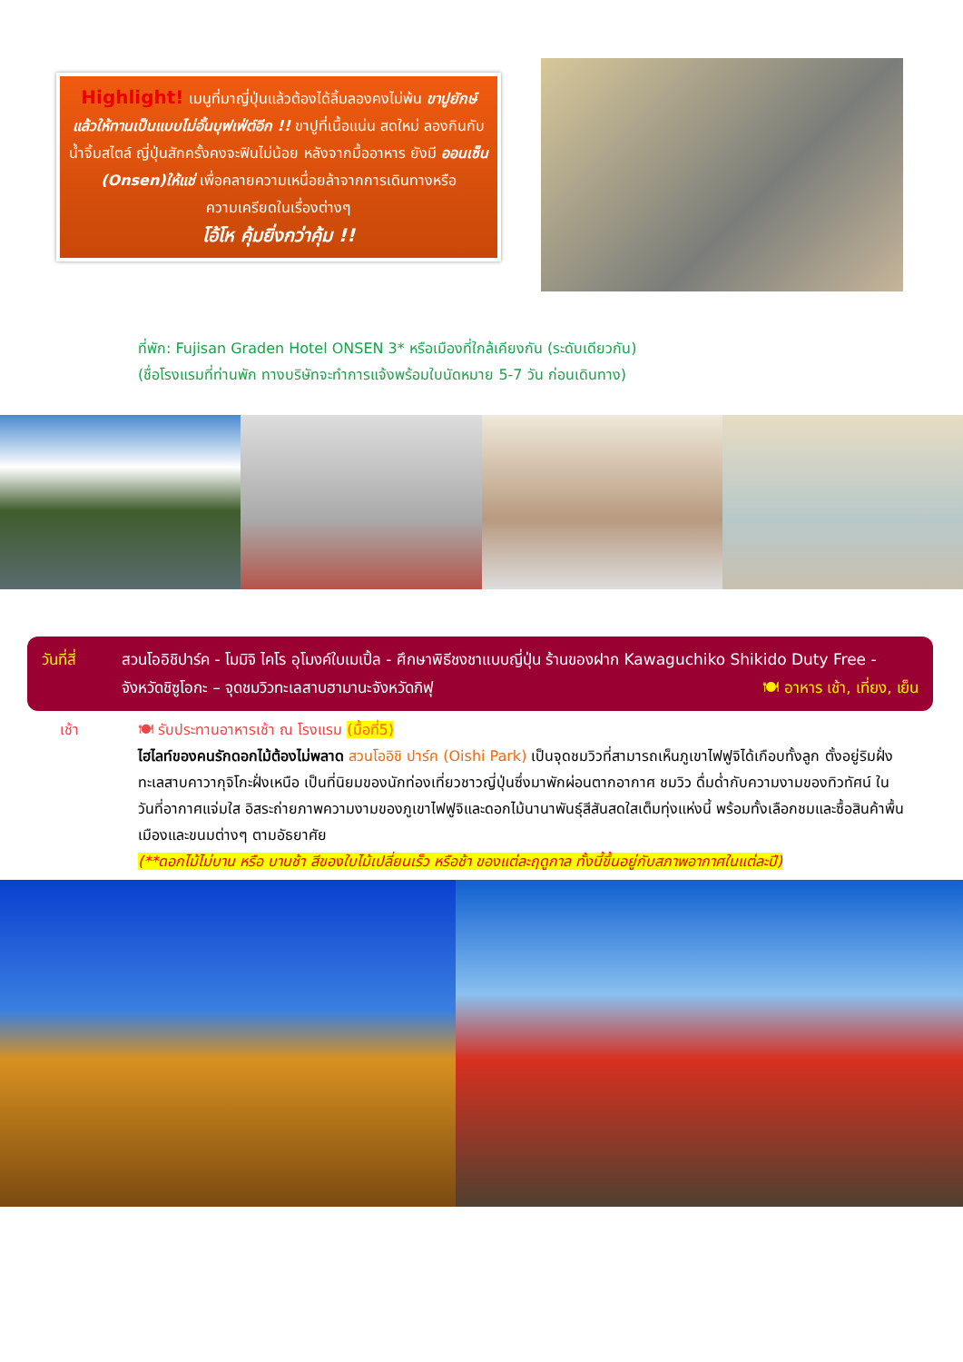Highlight! เมนูที่มาญี่ปุ่นแล้วต้องได้ลิ้มลองคงไม่พ้น ขาปูยักษ์ แล้วให้ทานเป็นแบบไม่อั้นบุฟเฟ่ต์อีก !! ขาปูที่เนื้อแน่น สดใหม่ ลองกินกับน้ำจิ้มสไตล์ ญี่ปุ่นสักครั้งคงจะฟินไม่น้อย หลังจากมื้ออาหาร ยังมี ออนเซ็น (Onsen)ให้แช่ เพื่อคลายความเหนื่อยล้าจากการเดินทางหรือความเครียดในเรื่องต่างๆ
โอ้โห คุ้มยิ่งกว่าคุ้ม !!
ที่พัก: Fujisan Graden Hotel ONSEN 3* หรือเมืองที่ใกล้เคียงกัน (ระดับเดียวกัน)
(ชื่อโรงแรมที่ท่านพัก ทางบริษัทจะทำการแจ้งพร้อมใบนัดหมาย 5-7 วัน ก่อนเดินทาง)
วันที่สี่
สวนโออิชิปาร์ค - โมมิจิ ไคโร อุโมงค์ใบเมเปิ้ล - ศึกษาพิธีชงชาแบบญี่ปุ่น ร้านของฝาก Kawaguchiko Shikido Duty Free - จังหวัดชิซูโอกะ – จุดชมวิวทะเลสาบฮามานะจังหวัดกิฟุ 🍽 อาหาร เช้า, เที่ยง, เย็น
เช้า 🍽 รับประทานอาหารเช้า ณ โรงแรม (มื้อที่5)
ไฮไลท์ของคนรักดอกไม้ต้องไม่พลาด สวนโออิชิ ปาร์ค (Oishi Park) เป็นจุดชมวิวที่สามารถเห็นภูเขาไฟฟูจิได้เกือบทั้งลูก ตั้งอยู่ริมฝั่งทะเลสาบคาวากุจิโกะฝั่งเหนือ เป็นที่นิยมของนักท่องเที่ยวชาวญี่ปุ่นซึ่งมาพักผ่อนตากอากาศ ชมวิว ดื่มด่ำกับความงามของทิวทัศน์ ในวันที่อากาศแจ่มใส อิสระถ่ายภาพความงามของภูเขาไฟฟูจิและดอกไม้นานาพันธุ์สีสันสดใสเต็มทุ่งแห่งนี้ พร้อมทั้งเลือกชมและซื้อสินค้าพื้นเมืองและขนมต่างๆ ตามอัธยาศัย
(**ดอกไม้ไม่บาน หรือ บานช้า สีของใบไม้เปลี่ยนเร็ว หรือช้า ของแต่ละฤดูกาล ทั้งนี้ขึ้นอยู่กับสภาพอากาศในแต่ละปี)